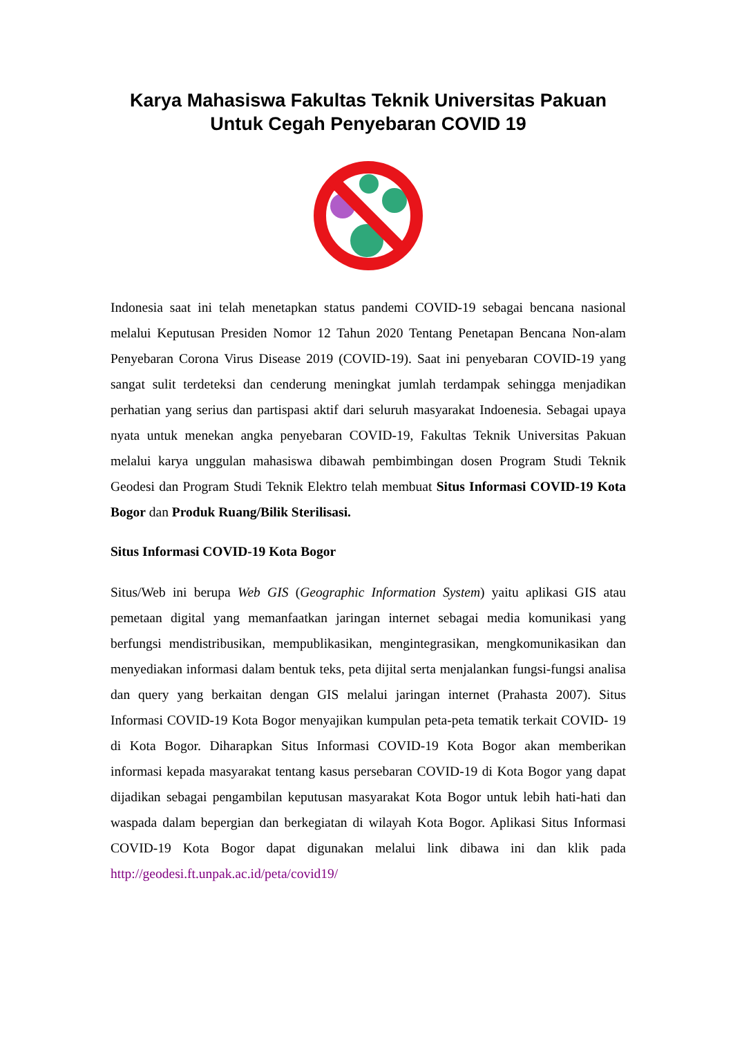Karya Mahasiswa Fakultas Teknik Universitas Pakuan
Untuk Cegah Penyebaran COVID 19
Indonesia saat ini telah menetapkan status pandemi COVID-19 sebagai bencana nasional melalui Keputusan Presiden Nomor 12 Tahun 2020 Tentang Penetapan Bencana Non-alam Penyebaran Corona Virus Disease 2019 (COVID-19). Saat ini penyebaran COVID-19 yang sangat sulit terdeteksi dan cenderung meningkat jumlah terdampak sehingga menjadikan perhatian yang serius dan partispasi aktif dari seluruh masyarakat Indoenesia. Sebagai upaya nyata untuk menekan angka penyebaran COVID-19, Fakultas Teknik Universitas Pakuan melalui karya unggulan mahasiswa dibawah pembimbingan dosen Program Studi Teknik Geodesi dan Program Studi Teknik Elektro telah membuat Situs Informasi COVID-19 Kota Bogor dan Produk Ruang/Bilik Sterilisasi.
Situs Informasi COVID-19 Kota Bogor
Situs/Web ini berupa Web GIS (Geographic Information System) yaitu aplikasi GIS atau pemetaan digital yang memanfaatkan jaringan internet sebagai media komunikasi yang berfungsi mendistribusikan, mempublikasikan, mengintegrasikan, mengkomunikasikan dan menyediakan informasi dalam bentuk teks, peta dijital serta menjalankan fungsi-fungsi analisa dan query yang berkaitan dengan GIS melalui jaringan internet (Prahasta 2007). Situs Informasi COVID-19 Kota Bogor menyajikan kumpulan peta-peta tematik terkait COVID- 19 di Kota Bogor. Diharapkan Situs Informasi COVID-19 Kota Bogor akan memberikan informasi kepada masyarakat tentang kasus persebaran COVID-19 di Kota Bogor yang dapat dijadikan sebagai pengambilan keputusan masyarakat Kota Bogor untuk lebih hati-hati dan waspada dalam bepergian dan berkegiatan di wilayah Kota Bogor. Aplikasi Situs Informasi COVID-19 Kota Bogor dapat digunakan melalui link dibawa ini dan klik pada http://geodesi.ft.unpak.ac.id/peta/covid19/